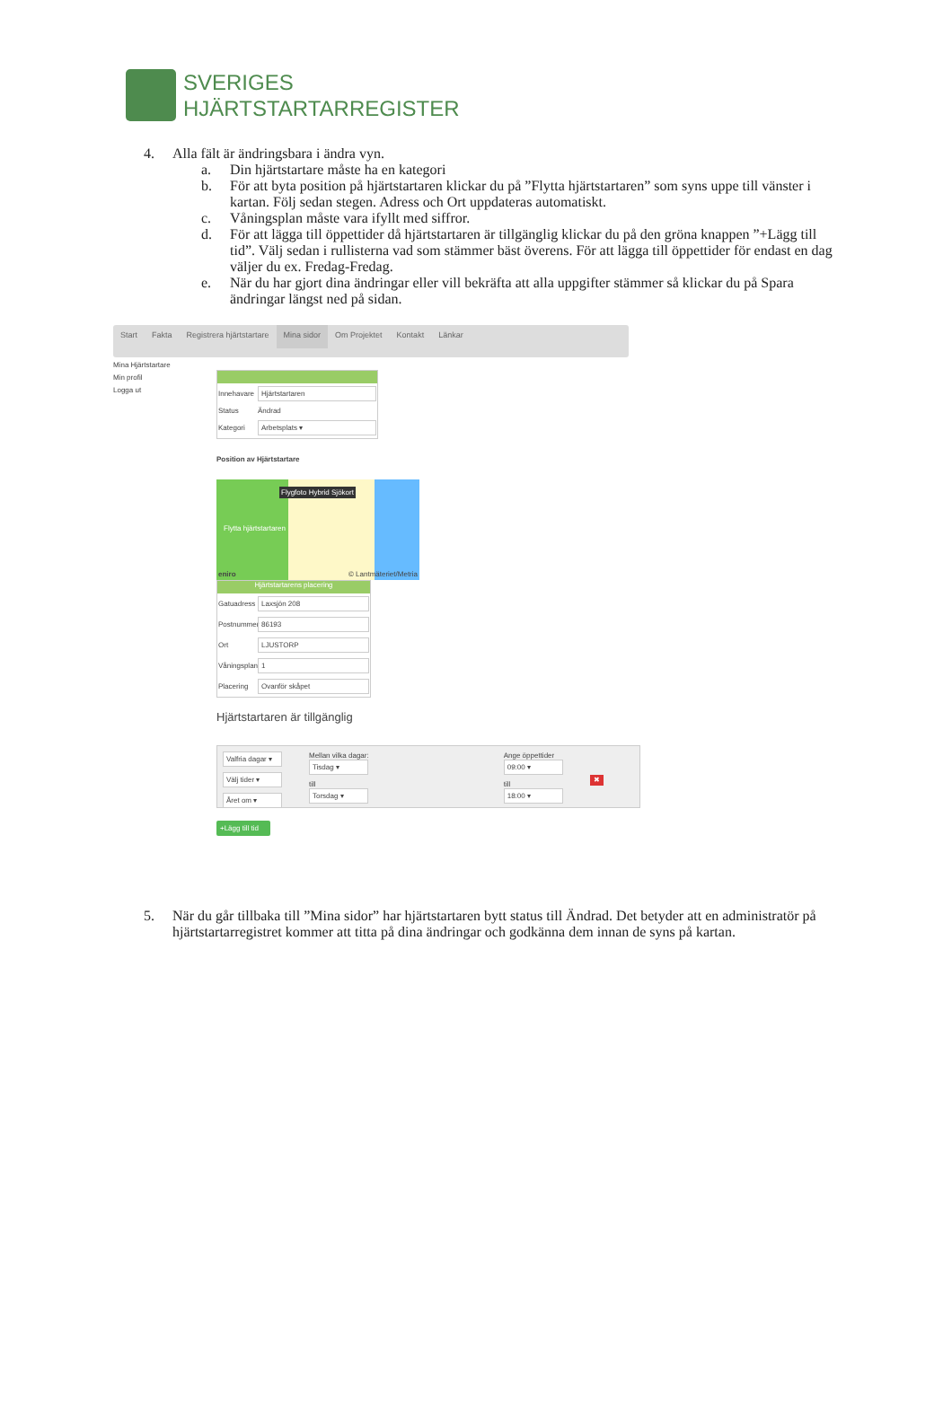SVERIGES
HJÄRTSTARTARREGISTER
4. Alla fält är ändringsbara i ändra vyn.
a. Din hjärtstartare måste ha en kategori
b. För att byta position på hjärtstartaren klickar du på ”Flytta hjärtstartaren” som syns uppe till vänster i kartan. Följ sedan stegen. Adress och Ort uppdateras automatiskt.
c. Våningsplan måste vara ifyllt med siffror.
d. För att lägga till öppettider då hjärtstartaren är tillgänglig klickar du på den gröna knappen ”+Lägg till tid”. Välj sedan i rullisterna vad som stämmer bäst överens. För att lägga till öppettider för endast en dag väljer du ex. Fredag-Fredag.
e. När du har gjort dina ändringar eller vill bekräfta att alla uppgifter stämmer så klickar du på Spara ändringar längst ned på sidan.
Start Fakta Registrera hjärtstartare Mina sidor Om Projektet Kontakt Länkar
Mina Hjärtstartare
Min profil
Logga ut
Innehavare Hjärtstartaren
Status Ändrad
Kategori Arbetsplats ▾
Position av Hjärtstartare
Flygfoto Hybrid Sjökort
Flytta hjärtstartaren
eniro © Lantmäteriet/Metria
Hjärtstartarens placering
Gatuadress Laxsjön 208
Postnummer 86193
Ort LJUSTORP
Våningsplan 1
Placering Ovanför skåpet
Hjärtstartaren är tillgänglig
Valfria dagar ▾
Välj tider ▾
Året om ▾
Mellan vilka dagar:
Tisdag ▾
till
Torsdag ▾
Ange öppettider
09:00 ▾
till
18:00 ▾
✖
+Lägg till tid
5. När du går tillbaka till ”Mina sidor” har hjärtstartaren bytt status till Ändrad. Det betyder att en administratör på hjärtstartarregistret kommer att titta på dina ändringar och godkänna dem innan de syns på kartan.